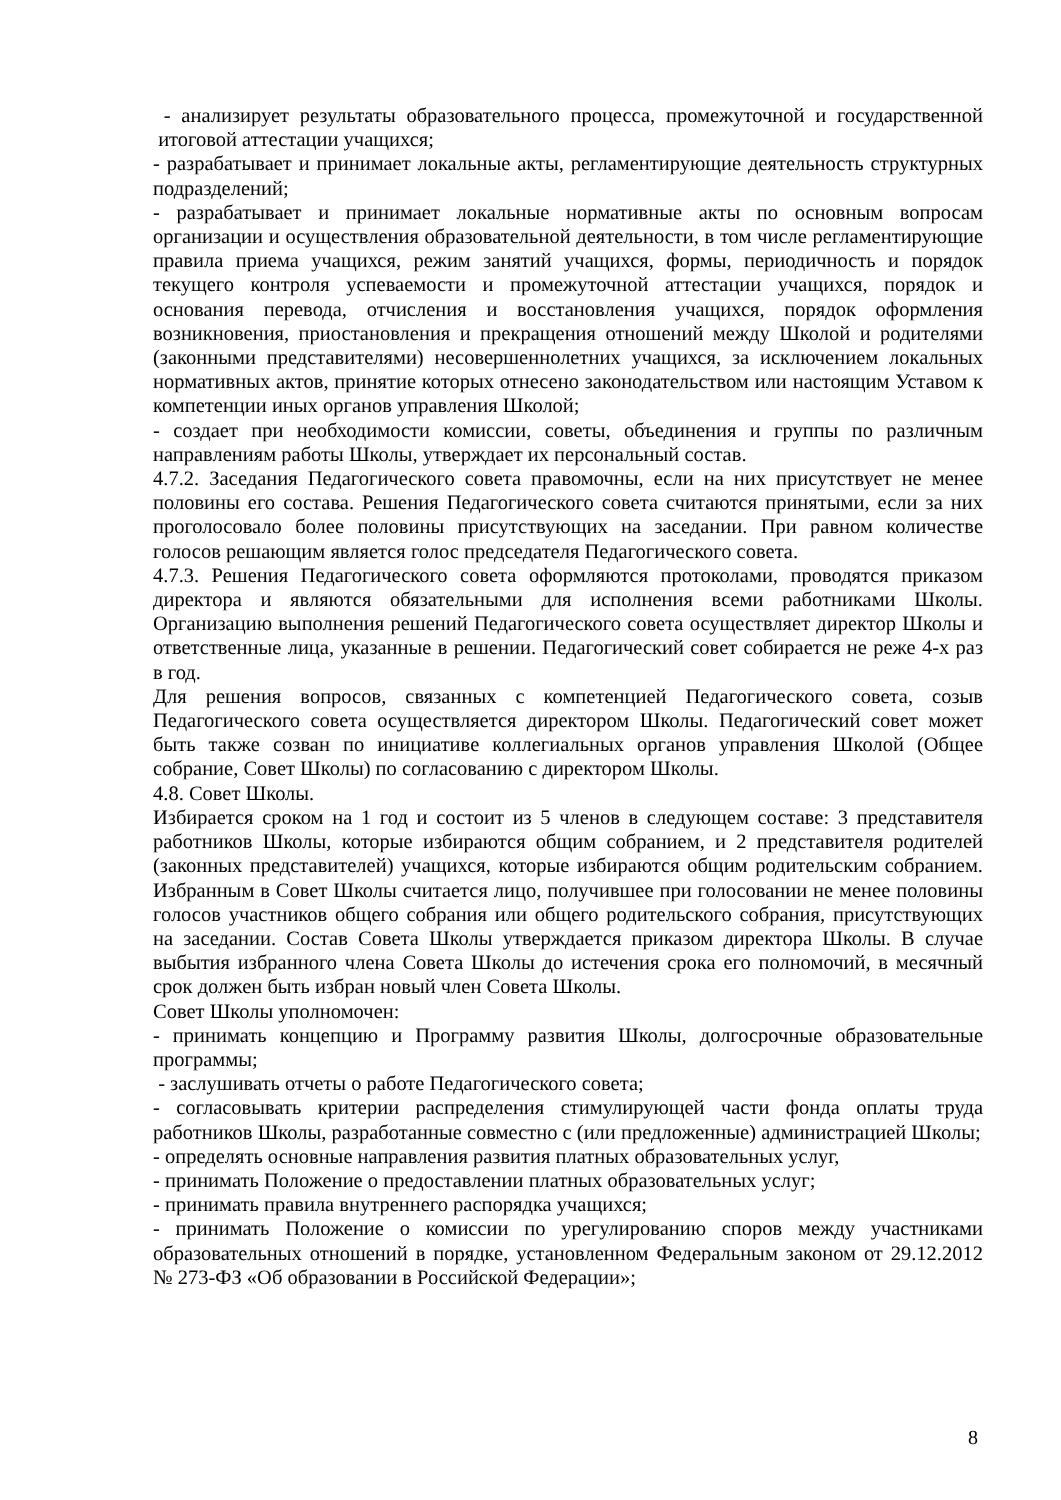- анализирует результаты образовательного процесса, промежуточной и государственной итоговой аттестации учащихся;
- разрабатывает и принимает локальные акты, регламентирующие деятельность структурных подразделений;
- разрабатывает и принимает локальные нормативные акты по основным вопросам организации и осуществления образовательной деятельности, в том числе регламентирующие правила приема учащихся, режим занятий учащихся, формы, периодичность и порядок текущего контроля успеваемости и промежуточной аттестации учащихся, порядок и основания перевода, отчисления и восстановления учащихся, порядок оформления возникновения, приостановления и прекращения отношений между Школой и родителями (законными представителями) несовершеннолетних учащихся, за исключением локальных нормативных актов, принятие которых отнесено законодательством или настоящим Уставом к компетенции иных органов управления Школой;
- создает при необходимости комиссии, советы, объединения и группы по различным направлениям работы Школы, утверждает их персональный состав.
4.7.2. Заседания Педагогического совета правомочны, если на них присутствует не менее половины его состава. Решения Педагогического совета считаются принятыми, если за них проголосовало более половины присутствующих на заседании. При равном количестве голосов решающим является голос председателя Педагогического совета.
4.7.3. Решения Педагогического совета оформляются протоколами, проводятся приказом директора и являются обязательными для исполнения всеми работниками Школы. Организацию выполнения решений Педагогического совета осуществляет директор Школы и ответственные лица, указанные в решении. Педагогический совет собирается не реже 4-х раз в год.
Для решения вопросов, связанных с компетенцией Педагогического совета, созыв Педагогического совета осуществляется директором Школы. Педагогический совет может быть также созван по инициативе коллегиальных органов управления Школой (Общее собрание, Совет Школы) по согласованию с директором Школы.
4.8. Совет Школы.
Избирается сроком на 1 год и состоит из 5 членов в следующем составе: 3 представителя работников Школы, которые избираются общим собранием, и 2 представителя родителей (законных представителей) учащихся, которые избираются общим родительским собранием. Избранным в Совет Школы считается лицо, получившее при голосовании не менее половины голосов участников общего собрания или общего родительского собрания, присутствующих на заседании. Состав Совета Школы утверждается приказом директора Школы. В случае выбытия избранного члена Совета Школы до истечения срока его полномочий, в месячный срок должен быть избран новый член Совета Школы.
Совет Школы уполномочен:
- принимать концепцию и Программу развития Школы, долгосрочные образовательные программы;
- заслушивать отчеты о работе Педагогического совета;
- согласовывать критерии распределения стимулирующей части фонда оплаты труда работников Школы, разработанные совместно с (или предложенные) администрацией Школы;
- определять основные направления развития платных образовательных услуг,
- принимать Положение о предоставлении платных образовательных услуг;
- принимать правила внутреннего распорядка учащихся;
- принимать Положение о комиссии по урегулированию споров между участниками образовательных отношений в порядке, установленном Федеральным законом от 29.12.2012 № 273-ФЗ «Об образовании в Российской Федерации»;
8